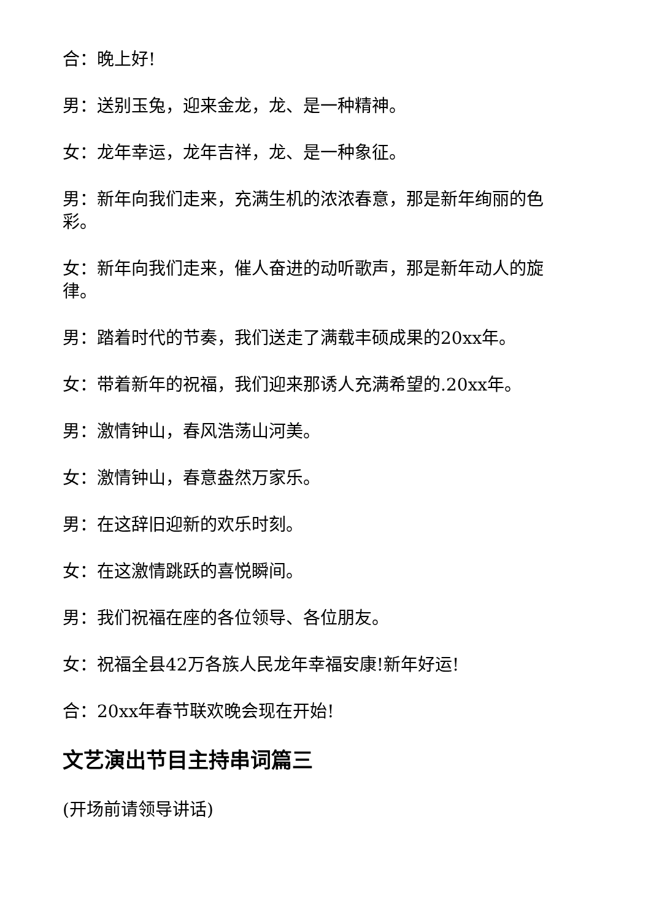合：晚上好!
男：送别玉兔，迎来金龙，龙、是一种精神。
女：龙年幸运，龙年吉祥，龙、是一种象征。
男：新年向我们走来，充满生机的浓浓春意，那是新年绚丽的色彩。
女：新年向我们走来，催人奋进的动听歌声，那是新年动人的旋律。
男：踏着时代的节奏，我们送走了满载丰硕成果的20xx年。
女：带着新年的祝福，我们迎来那诱人充满希望的.20xx年。
男：激情钟山，春风浩荡山河美。
女：激情钟山，春意盎然万家乐。
男：在这辞旧迎新的欢乐时刻。
女：在这激情跳跃的喜悦瞬间。
男：我们祝福在座的各位领导、各位朋友。
女：祝福全县42万各族人民龙年幸福安康!新年好运!
合：20xx年春节联欢晚会现在开始!
文艺演出节目主持串词篇三
(开场前请领导讲话)